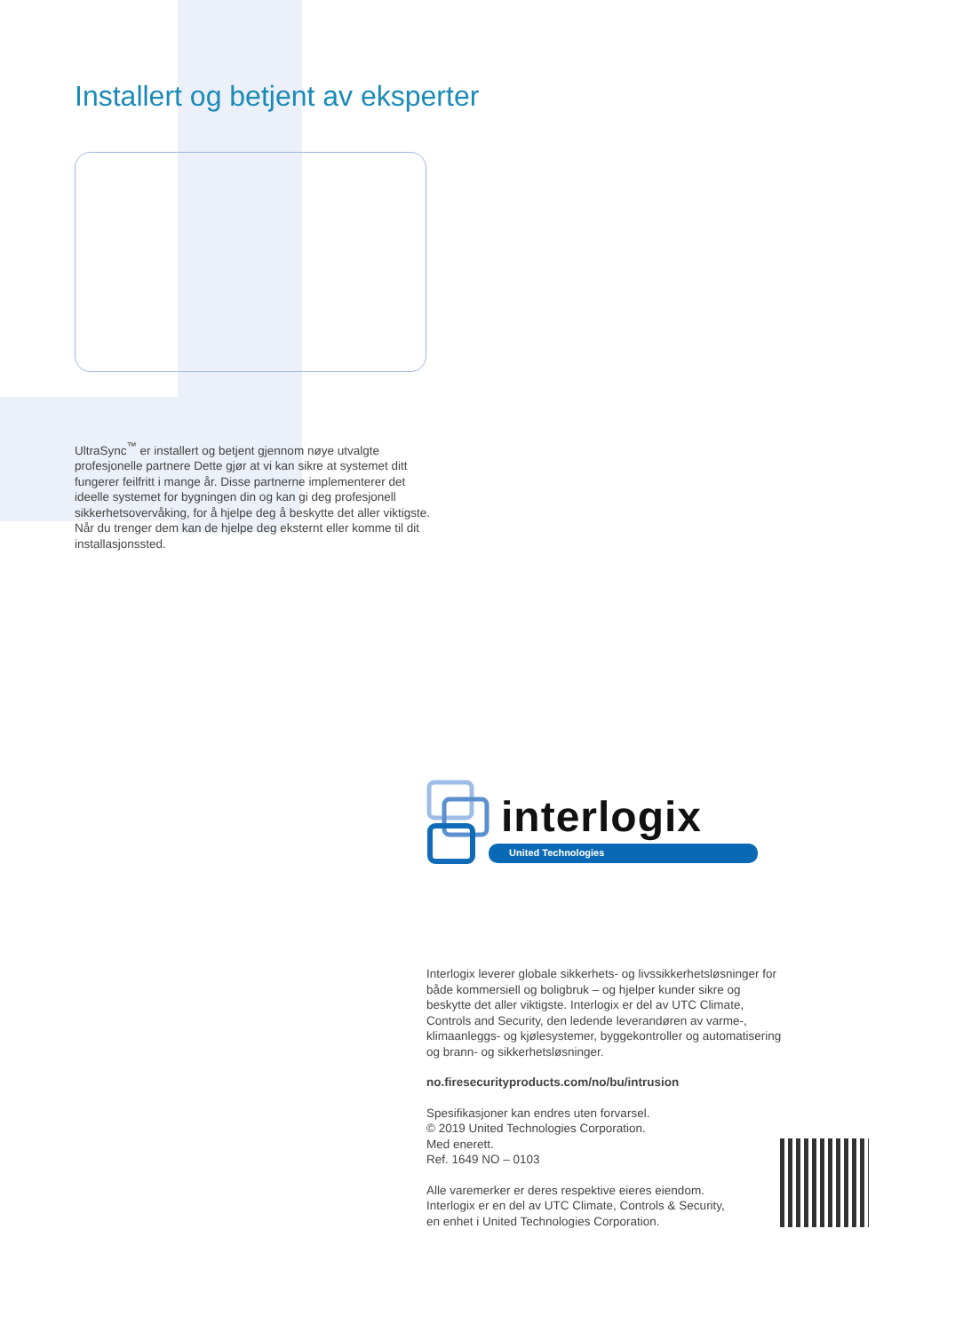Installert og betjent av eksperter
UltraSync<sup>™</sup> er installert og betjent gjennom nøye utvalgte profesjonelle partnere Dette gjør at vi kan sikre at systemet ditt fungerer feilfritt i mange år. Disse partnerne implementerer det ideelle systemet for bygningen din og kan gi deg profesjonell sikkerhetsovervåking, for å hjelpe deg å beskytte det aller viktigste. Når du trenger dem kan de hjelpe deg eksternt eller komme til dit installasjonssted.
interlogix
United Technologies
Interlogix leverer globale sikkerhets- og livssikkerhetsløsninger for både kommersiell og boligbruk – og hjelper kunder sikre og beskytte det aller viktigste. Interlogix er del av UTC Climate, Controls and Security, den ledende leverandøren av varme-, klimaanleggs- og kjølesystemer, byggekontroller og automatisering og brann- og sikkerhetsløsninger.
no.firesecurityproducts.com/no/bu/intrusion
Spesifikasjoner kan endres uten forvarsel.
© 2019 United Technologies Corporation.
Med enerett.
Ref. 1649 NO – 0103
Alle varemerker er deres respektive eieres eiendom.
Interlogix er en del av UTC Climate, Controls & Security,
en enhet i United Technologies Corporation.